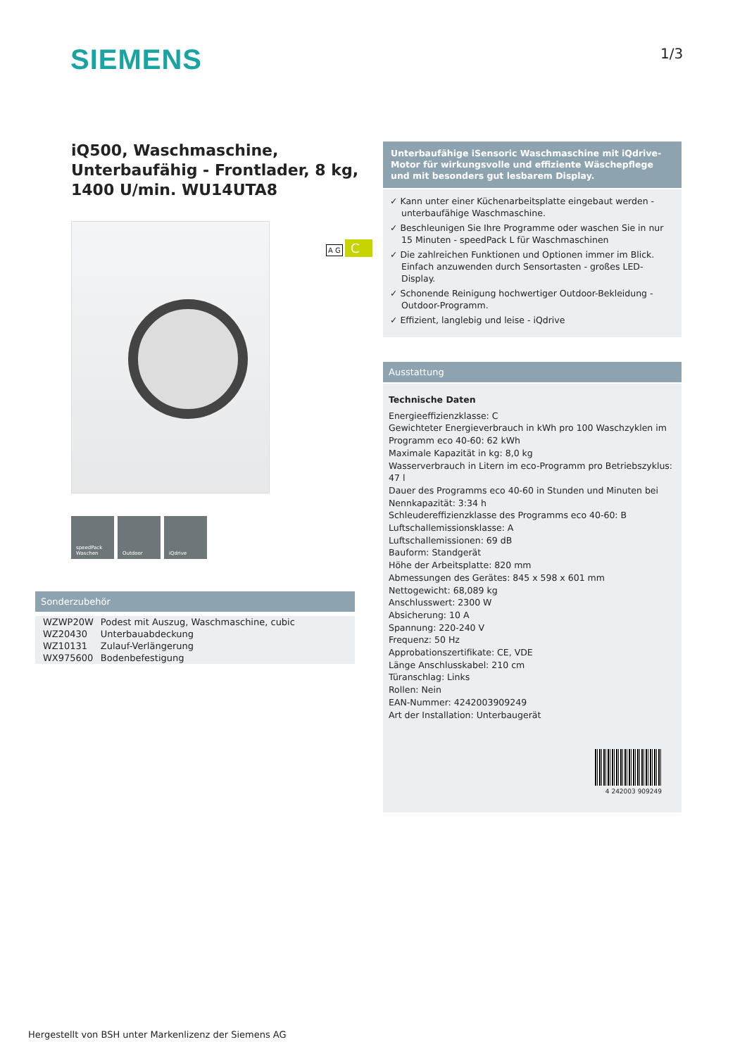SIEMENS 1/3
iQ500, Waschmaschine, Unterbaufähig - Frontlader, 8 kg, 1400 U/min. WU14UTA8
speedPack Waschen
Outdoor iQdrive
A G C
Sonderzubehör
| WZWP20W | Podest mit Auszug, Waschmaschine, cubic |
| WZ20430 | Unterbauabdeckung |
| WZ10131 | Zulauf-Verlängerung |
| WX975600 | Bodenbefestigung |
Unterbaufähige iSensoric Waschmaschine mit iQdrive-Motor für wirkungsvolle und effiziente Wäschepflege und mit besonders gut lesbarem Display.
✓ Kann unter einer Küchenarbeitsplatte eingebaut werden - unterbaufähige Waschmaschine.
✓ Beschleunigen Sie Ihre Programme oder waschen Sie in nur 15 Minuten - speedPack L für Waschmaschinen
✓ Die zahlreichen Funktionen und Optionen immer im Blick. Einfach anzuwenden durch Sensortasten - großes LED-Display.
✓ Schonende Reinigung hochwertiger Outdoor-Bekleidung - Outdoor-Programm.
✓ Effizient, langlebig und leise - iQdrive
Ausstattung
Technische Daten
Energieeffizienzklasse: C
Gewichteter Energieverbrauch in kWh pro 100 Waschzyklen im Programm eco 40-60: 62 kWh
Maximale Kapazität in kg: 8,0 kg
Wasserverbrauch in Litern im eco-Programm pro Betriebszyklus: 47 l
Dauer des Programms eco 40-60 in Stunden und Minuten bei Nennkapazität: 3:34 h
Schleudereffizienzklasse des Programms eco 40-60: B
Luftschallemissionsklasse: A
Luftschallemissionen: 69 dB
Bauform: Standgerät
Höhe der Arbeitsplatte: 820 mm
Abmessungen des Gerätes: 845 x 598 x 601 mm
Nettogewicht: 68,089 kg
Anschlusswert: 2300 W
Absicherung: 10 A
Spannung: 220-240 V
Frequenz: 50 Hz
Approbationszertifikate: CE, VDE
Länge Anschlusskabel: 210 cm
Türanschlag: Links
Rollen: Nein
EAN-Nummer: 4242003909249
Art der Installation: Unterbaugerät
4 242003 909249
Hergestellt von BSH unter Markenlizenz der Siemens AG